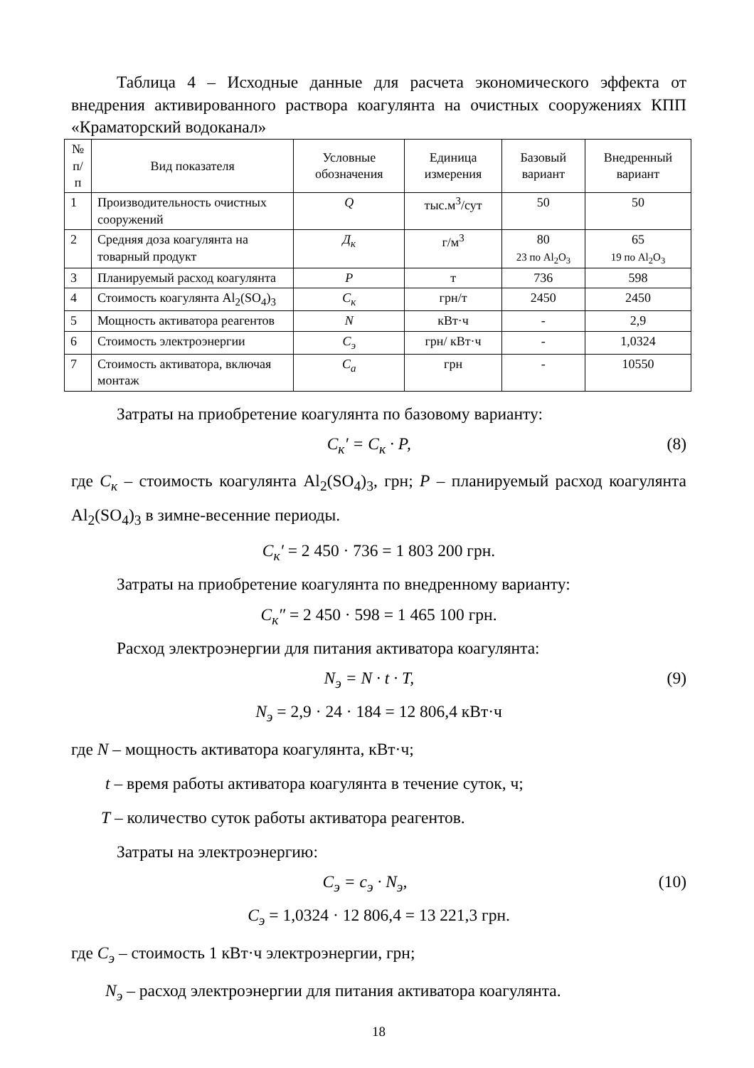Таблица 4 – Исходные данные для расчета экономического эффекта от внедрения активированного раствора коагулянта на очистных сооружениях КПП «Краматорский водоканал»
| № п/п | Вид показателя | Условные обозначения | Единица измерения | Базовый вариант | Внедренный вариант |
| --- | --- | --- | --- | --- | --- |
| 1 | Производительность очистных сооружений | Q | тыс.м<sup>3</sup>/сут | 50 | 50 |
| 2 | Средняя доза коагулянта на товарный продукт | Д<sub>к</sub> | г/м<sup>3</sup> | 80 23 по Al<sub>2</sub>O<sub>3</sub> | 65 19 по Al<sub>2</sub>O<sub>3</sub> |
| 3 | Планируемый расход коагулянта | P | т | 736 | 598 |
| 4 | Стоимость коагулянта Al<sub>2</sub>(SO<sub>4</sub>)<sub>3</sub> | С<sub>к</sub> | грн/т | 2450 | 2450 |
| 5 | Мощность активатора реагентов | N | кВт·ч | - | 2,9 |
| 6 | Стоимость электроэнергии | С<sub>э</sub> | грн/ кВт·ч | - | 1,0324 |
| 7 | Стоимость активатора, включая монтаж | С<sub>а</sub> | грн | - | 10550 |
Затраты на приобретение коагулянта по базовому варианту:
С<sub>к</sub>′ = С<sub>к</sub> · Р, (8)
где С<sub>к</sub> – стоимость коагулянта Al<sub>2</sub>(SO<sub>4</sub>)<sub>3</sub>, грн; Р – планируемый расход коагулянта Al<sub>2</sub>(SO<sub>4</sub>)<sub>3</sub> в зимне-весенние периоды.
С<sub>к</sub>′ = 2 450 · 736 = 1 803 200 грн.
Затраты на приобретение коагулянта по внедренному варианту:
С<sub>к</sub>″ = 2 450 · 598 = 1 465 100 грн.
Расход электроэнергии для питания активатора коагулянта:
N<sub>э</sub> = N · t · T, (9)
N<sub>э</sub> = 2,9 · 24 · 184 = 12 806,4 кВт·ч
где N – мощность активатора коагулянта, кВт·ч;
t – время работы активатора коагулянта в течение суток, ч;
T – количество суток работы активатора реагентов.
Затраты на электроэнергию:
С<sub>э</sub> = с<sub>э</sub> · N<sub>э</sub>, (10)
С<sub>э</sub> = 1,0324 · 12 806,4 = 13 221,3 грн.
где С<sub>э</sub> – стоимость 1 кВт·ч электроэнергии, грн;
N<sub>э</sub> – расход электроэнергии для питания активатора коагулянта.
18